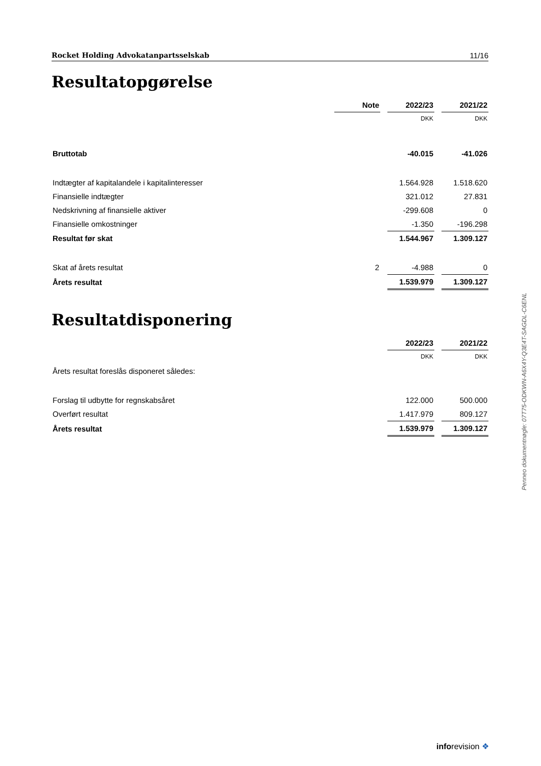Rocket Holding Advokatanpartsselskab 11/16
Resultatopgørelse
| | Note | | 2022/23 | | 2021/22 |
| | | | DKK | | DKK |
| Bruttotab | | | -40.015 | | -41.026 |
| Indtægter af kapitalandele i kapitalinteresser | | | 1.564.928 | | 1.518.620 |
| Finansielle indtægter | | | 321.012 | | 27.831 |
| Nedskrivning af finansielle aktiver | | | -299.608 | | 0 |
| Finansielle omkostninger | | | -1.350 | | -196.298 |
| Resultat før skat | | | 1.544.967 | | 1.309.127 |
| Skat af årets resultat | 2 | | -4.988 | | 0 |
| Årets resultat | | | 1.539.979 | | 1.309.127 |
Resultatdisponering
| | 2022/23 | | 2021/22 |
| | DKK | | DKK |
| Årets resultat foreslås disponeret således: | | | |
| Forslag til udbytte for regnskabsåret | 122.000 | | 500.000 |
| Overført resultat | 1.417.979 | | 809.127 |
| Årets resultat | 1.539.979 | | 1.309.127 |
Penneo dokumentnøgle: 07T75-ODKWN-A6X4Y-Q3E4T-SAGDL-C6ENL
inforevision ❖